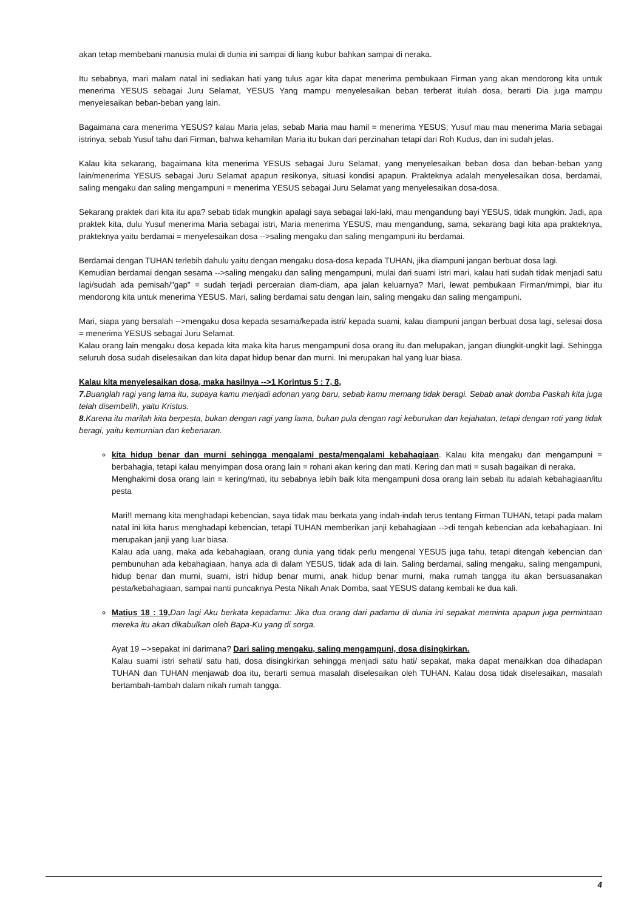akan tetap membebani manusia mulai di dunia ini sampai di liang kubur bahkan sampai di neraka.
Itu sebabnya, mari malam natal ini sediakan hati yang tulus agar kita dapat menerima pembukaan Firman yang akan mendorong kita untuk menerima YESUS sebagai Juru Selamat, YESUS Yang mampu menyelesaikan beban terberat itulah dosa, berarti Dia juga mampu menyelesaikan beban-beban yang lain.
Bagaimana cara menerima YESUS? kalau Maria jelas, sebab Maria mau hamil = menerima YESUS; Yusuf mau mau menerima Maria sebagai istrinya, sebab Yusuf tahu dari Firman, bahwa kehamilan Maria itu bukan dari perzinahan tetapi dari Roh Kudus, dan ini sudah jelas.
Kalau kita sekarang, bagaimana kita menerima YESUS sebagai Juru Selamat, yang menyelesaikan beban dosa dan beban-beban yang lain/menerima YESUS sebagai Juru Selamat apapun resikonya, situasi kondisi apapun. Prakteknya adalah menyelesaikan dosa, berdamai, saling mengaku dan saling mengampuni = menerima YESUS sebagai Juru Selamat yang menyelesaikan dosa-dosa.
Sekarang praktek dari kita itu apa? sebab tidak mungkin apalagi saya sebagai laki-laki, mau mengandung bayi YESUS, tidak mungkin. Jadi, apa praktek kita, dulu Yusuf menerima Maria sebagai istri, Maria menerima YESUS, mau mengandung, sama, sekarang bagi kita apa prakteknya, prakteknya yaitu berdamai = menyelesaikan dosa -->saling mengaku dan saling mengampuni itu berdamai.
Berdamai dengan TUHAN terlebih dahulu yaitu dengan mengaku dosa-dosa kepada TUHAN, jika diampuni jangan berbuat dosa lagi.
Kemudian berdamai dengan sesama -->saling mengaku dan saling mengampuni, mulai dari suami istri mari, kalau hati sudah tidak menjadi satu lagi/sudah ada pemisah/"gap" = sudah terjadi perceraian diam-diam, apa jalan keluarnya? Mari, lewat pembukaan Firman/mimpi, biar itu mendorong kita untuk menerima YESUS. Mari, saling berdamai satu dengan lain, saling mengaku dan saling mengampuni.
Mari, siapa yang bersalah -->mengaku dosa kepada sesama/kepada istri/ kepada suami, kalau diampuni jangan berbuat dosa lagi, selesai dosa = menerima YESUS sebagai Juru Selamat.
Kalau orang lain mengaku dosa kepada kita maka kita harus mengampuni dosa orang itu dan melupakan, jangan diungkit-ungkit lagi. Sehingga seluruh dosa sudah diselesaikan dan kita dapat hidup benar dan murni. Ini merupakan hal yang luar biasa.
Kalau kita menyelesaikan dosa, maka hasilnya -->1 Korintus 5 : 7, 8,
7. Buanglah ragi yang lama itu, supaya kamu menjadi adonan yang baru, sebab kamu memang tidak beragi. Sebab anak domba Paskah kita juga telah disembelih, yaitu Kristus.
8. Karena itu marilah kita berpesta, bukan dengan ragi yang lama, bukan pula dengan ragi keburukan dan kejahatan, tetapi dengan roti yang tidak beragi, yaitu kemurnian dan kebenaran.
kita hidup benar dan murni sehingga mengalami pesta/mengalami kebahagiaan. Kalau kita mengaku dan mengampuni = berbahagia, tetapi kalau menyimpan dosa orang lain = rohani akan kering dan mati. Kering dan mati = susah bagaikan di neraka.
Menghakimi dosa orang lain = kering/mati, itu sebabnya lebih baik kita mengampuni dosa orang lain sebab itu adalah kebahagiaan/itu pesta
Mari!! memang kita menghadapi kebencian, saya tidak mau berkata yang indah-indah terus tentang Firman TUHAN, tetapi pada malam natal ini kita harus menghadapi kebencian, tetapi TUHAN memberikan janji kebahagiaan -->di tengah kebencian ada kebahagiaan. Ini merupakan janji yang luar biasa.
Kalau ada uang, maka ada kebahagiaan, orang dunia yang tidak perlu mengenal YESUS juga tahu, tetapi ditengah kebencian dan pembunuhan ada kebahagiaan, hanya ada di dalam YESUS, tidak ada di lain. Saling berdamai, saling mengaku, saling mengampuni, hidup benar dan murni, suami, istri hidup benar murni, anak hidup benar murni, maka rumah tangga itu akan bersuasanakan pesta/kebahagiaan, sampai nanti puncaknya Pesta Nikah Anak Domba, saat YESUS datang kembali ke dua kali.
Matius 18 : 19, Dan lagi Aku berkata kepadamu: Jika dua orang dari padamu di dunia ini sepakat meminta apapun juga permintaan mereka itu akan dikabulkan oleh Bapa-Ku yang di sorga.
Ayat 19 -->sepakat ini darimana? Dari saling mengaku, saling mengampuni, dosa disingkirkan.
Kalau suami istri sehati/ satu hati, dosa disingkirkan sehingga menjadi satu hati/ sepakat, maka dapat menaikkan doa dihadapan TUHAN dan TUHAN menjawab doa itu, berarti semua masalah diselesaikan oleh TUHAN. Kalau dosa tidak diselesaikan, masalah bertambah-tambah dalam nikah rumah tangga.
4